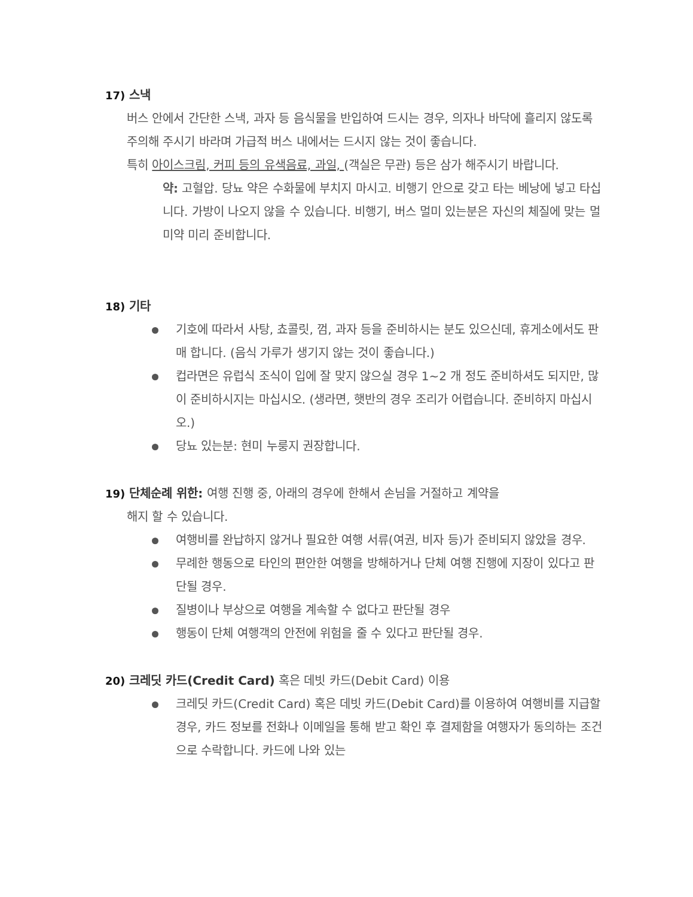17) 스낵
버스 안에서 간단한 스낵, 과자 등 음식물을 반입하여 드시는 경우, 의자나 바닥에 흘리지 않도록 주의해 주시기 바라며 가급적 버스 내에서는 드시지 않는 것이 좋습니다.
특히 아이스크림, 커피 등의 유색음료, 과일, (객실은 무관) 등은 삼가 해주시기 바랍니다.
약: 고혈압. 당뇨 약은 수화물에 부치지 마시고. 비행기 안으로 갖고 타는 베낭에 넣고 타십니다. 가방이 나오지 않을 수 있습니다. 비행기, 버스 멀미 있는분은 자신의 체질에 맞는 멀미약 미리 준비합니다.
18) 기타
기호에 따라서 사탕, 쵸콜릿, 껌, 과자 등을 준비하시는 분도 있으신데, 휴게소에서도 판매 합니다. (음식 가루가 생기지 않는 것이 좋습니다.)
컵라면은 유럽식 조식이 입에 잘 맞지 않으실 경우 1~2 개 정도 준비하셔도 되지만, 많이 준비하시지는 마십시오. (생라면, 햇반의 경우 조리가 어렵습니다. 준비하지 마십시오.)
당뇨 있는분: 현미 누룽지 권장합니다.
19) 단체순례 위한: 여행 진행 중, 아래의 경우에 한해서 손님을 거절하고 계약을
해지 할 수 있습니다.
여행비를 완납하지 않거나 필요한 여행 서류(여권, 비자 등)가 준비되지 않았을 경우.
무례한 행동으로 타인의 편안한 여행을 방해하거나 단체 여행 진행에 지장이 있다고 판단될 경우.
질병이나 부상으로 여행을 계속할 수 없다고 판단될 경우
행동이 단체 여행객의 안전에 위험을 줄 수 있다고 판단될 경우.
20) 크레딧 카드(Credit Card) 혹은 데빗 카드(Debit Card) 이용
크레딧 카드(Credit Card) 혹은 데빗 카드(Debit Card)를 이용하여 여행비를 지급할 경우, 카드 정보를 전화나 이메일을 통해 받고 확인 후 결제함을 여행자가 동의하는 조건으로 수락합니다. 카드에 나와 있는